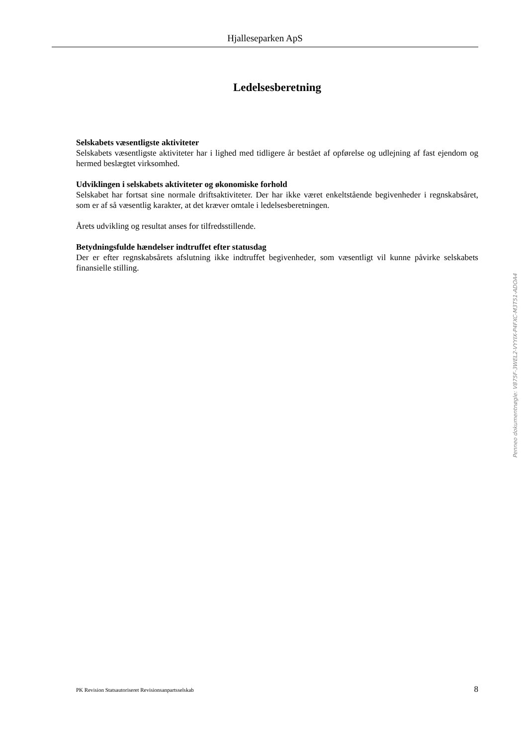Hjalleseparken ApS
Ledelsesberetning
Selskabets væsentligste aktiviteter
Selskabets væsentligste aktiviteter har i lighed med tidligere år bestået af opførelse og udlejning af fast ejendom og hermed beslægtet virksomhed.
Udviklingen i selskabets aktiviteter og økonomiske forhold
Selskabet har fortsat sine normale driftsaktiviteter. Der har ikke været enkeltstående begivenheder i regnskabsåret, som er af så væsentlig karakter, at det kræver omtale i ledelsesberetningen.
Årets udvikling og resultat anses for tilfredsstillende.
Betydningsfulde hændelser indtruffet efter statusdag
Der er efter regnskabsårets afslutning ikke indtruffet begivenheder, som væsentligt vil kunne påvirke selskabets finansielle stilling.
Penneo dokumentnøgle: V875F-3WEL2-VYYIX-P4FXC-M3T51-ADOA4
PK Revision Statsautoriseret Revisionsanpartsselskab 8